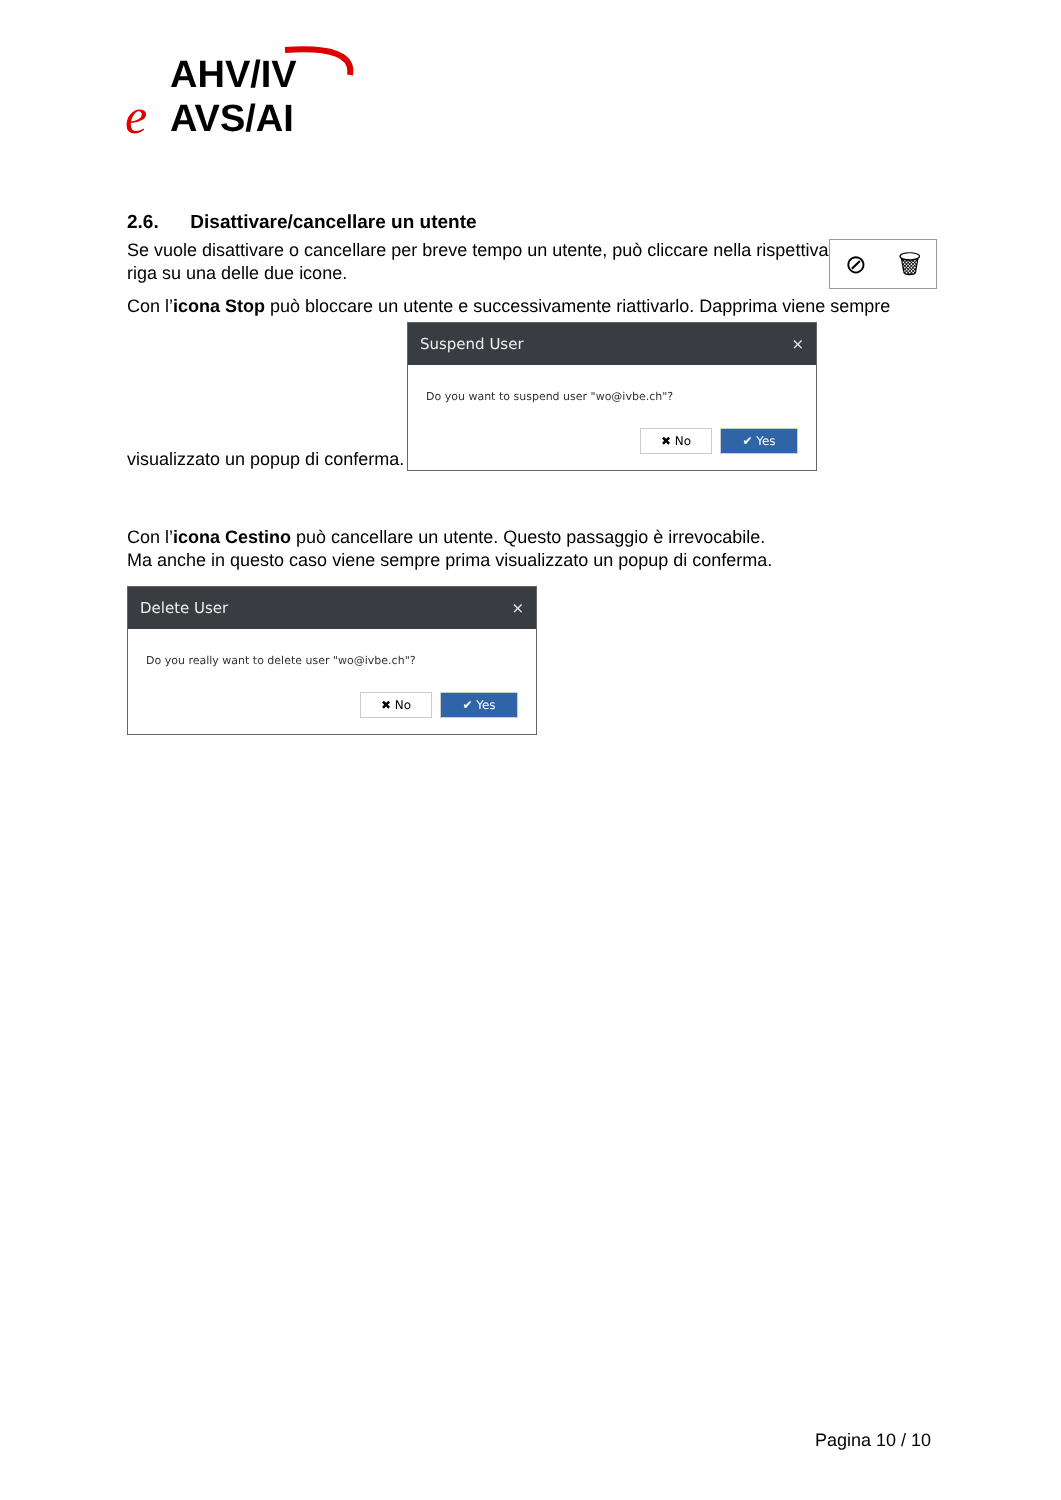AHV/IV
AVS/AI
e
2.6. Disattivare/cancellare un utente
⊘ 🗑
Se vuole disattivare o cancellare per breve tempo un utente, può cliccare nella rispettiva riga su una delle due icone.
Con l’icona Stop può bloccare un utente e successivamente riattivarlo. Dapprima viene sempre
visualizzato un popup di conferma.
Suspend User ×
Do you want to suspend user "wo@ivbe.ch"?
✖ No ✔ Yes
Con l’icona Cestino può cancellare un utente. Questo passaggio è irrevocabile.
Ma anche in questo caso viene sempre prima visualizzato un popup di conferma.
Delete User ×
Do you really want to delete user "wo@ivbe.ch"?
✖ No ✔ Yes
Pagina 10 / 10